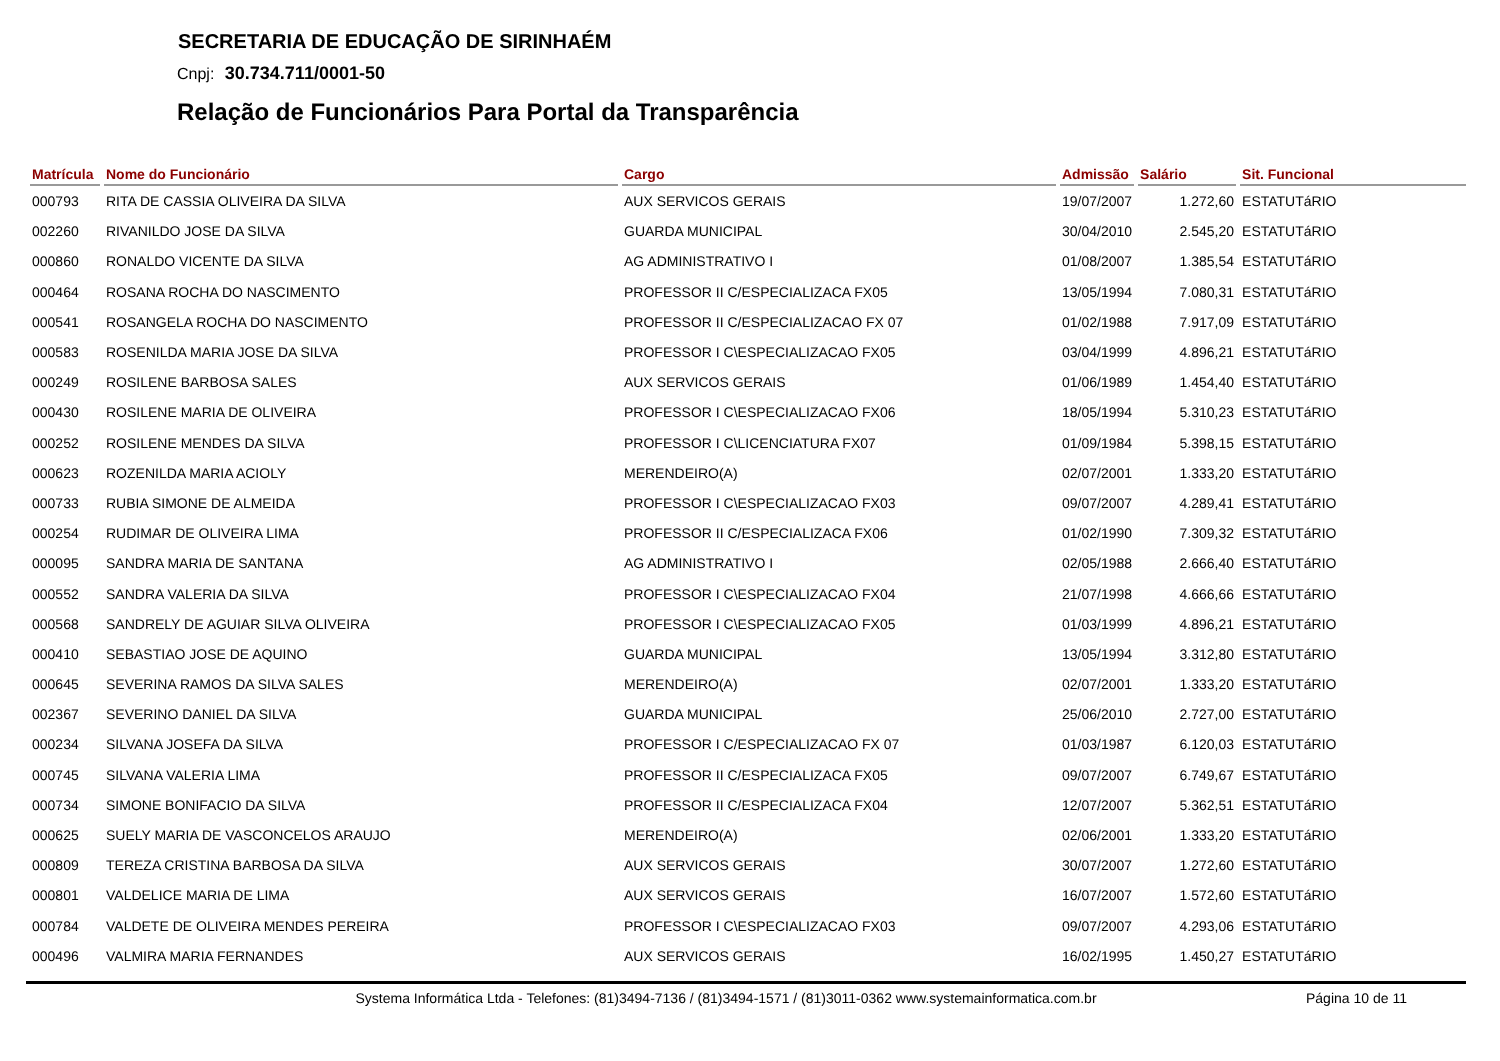SECRETARIA DE EDUCAÇÃO DE SIRINHAÉM
Cnpj: 30.734.711/0001-50
Relação de Funcionários Para Portal da Transparência
| Matrícula | Nome do Funcionário | Cargo | Admissão | Salário | Sit. Funcional |
| --- | --- | --- | --- | --- | --- |
| 000793 | RITA DE CASSIA OLIVEIRA DA SILVA | AUX SERVICOS GERAIS | 19/07/2007 | 1.272,60 | ESTATUTáRIO |
| 002260 | RIVANILDO JOSE DA SILVA | GUARDA MUNICIPAL | 30/04/2010 | 2.545,20 | ESTATUTáRIO |
| 000860 | RONALDO VICENTE DA SILVA | AG ADMINISTRATIVO I | 01/08/2007 | 1.385,54 | ESTATUTáRIO |
| 000464 | ROSANA ROCHA DO NASCIMENTO | PROFESSOR II C/ESPECIALIZACA FX05 | 13/05/1994 | 7.080,31 | ESTATUTáRIO |
| 000541 | ROSANGELA ROCHA DO NASCIMENTO | PROFESSOR II C/ESPECIALIZACAO FX 07 | 01/02/1988 | 7.917,09 | ESTATUTáRIO |
| 000583 | ROSENILDA MARIA JOSE DA SILVA | PROFESSOR I C\ESPECIALIZACAO FX05 | 03/04/1999 | 4.896,21 | ESTATUTáRIO |
| 000249 | ROSILENE BARBOSA SALES | AUX SERVICOS GERAIS | 01/06/1989 | 1.454,40 | ESTATUTáRIO |
| 000430 | ROSILENE MARIA DE OLIVEIRA | PROFESSOR I C\ESPECIALIZACAO FX06 | 18/05/1994 | 5.310,23 | ESTATUTáRIO |
| 000252 | ROSILENE MENDES DA SILVA | PROFESSOR I C\LICENCIATURA FX07 | 01/09/1984 | 5.398,15 | ESTATUTáRIO |
| 000623 | ROZENILDA MARIA ACIOLY | MERENDEIRO(A) | 02/07/2001 | 1.333,20 | ESTATUTáRIO |
| 000733 | RUBIA SIMONE DE ALMEIDA | PROFESSOR I C\ESPECIALIZACAO FX03 | 09/07/2007 | 4.289,41 | ESTATUTáRIO |
| 000254 | RUDIMAR DE OLIVEIRA LIMA | PROFESSOR II C/ESPECIALIZACA FX06 | 01/02/1990 | 7.309,32 | ESTATUTáRIO |
| 000095 | SANDRA MARIA DE SANTANA | AG ADMINISTRATIVO I | 02/05/1988 | 2.666,40 | ESTATUTáRIO |
| 000552 | SANDRA VALERIA DA SILVA | PROFESSOR I C\ESPECIALIZACAO FX04 | 21/07/1998 | 4.666,66 | ESTATUTáRIO |
| 000568 | SANDRELY DE AGUIAR SILVA OLIVEIRA | PROFESSOR I C\ESPECIALIZACAO FX05 | 01/03/1999 | 4.896,21 | ESTATUTáRIO |
| 000410 | SEBASTIAO JOSE DE AQUINO | GUARDA MUNICIPAL | 13/05/1994 | 3.312,80 | ESTATUTáRIO |
| 000645 | SEVERINA RAMOS DA SILVA SALES | MERENDEIRO(A) | 02/07/2001 | 1.333,20 | ESTATUTáRIO |
| 002367 | SEVERINO DANIEL DA SILVA | GUARDA MUNICIPAL | 25/06/2010 | 2.727,00 | ESTATUTáRIO |
| 000234 | SILVANA JOSEFA DA SILVA | PROFESSOR I C/ESPECIALIZACAO FX 07 | 01/03/1987 | 6.120,03 | ESTATUTáRIO |
| 000745 | SILVANA VALERIA LIMA | PROFESSOR II C/ESPECIALIZACA FX05 | 09/07/2007 | 6.749,67 | ESTATUTáRIO |
| 000734 | SIMONE BONIFACIO DA SILVA | PROFESSOR II C/ESPECIALIZACA FX04 | 12/07/2007 | 5.362,51 | ESTATUTáRIO |
| 000625 | SUELY MARIA DE VASCONCELOS ARAUJO | MERENDEIRO(A) | 02/06/2001 | 1.333,20 | ESTATUTáRIO |
| 000809 | TEREZA CRISTINA BARBOSA DA SILVA | AUX SERVICOS GERAIS | 30/07/2007 | 1.272,60 | ESTATUTáRIO |
| 000801 | VALDELICE MARIA DE LIMA | AUX SERVICOS GERAIS | 16/07/2007 | 1.572,60 | ESTATUTáRIO |
| 000784 | VALDETE DE OLIVEIRA MENDES PEREIRA | PROFESSOR I C\ESPECIALIZACAO FX03 | 09/07/2007 | 4.293,06 | ESTATUTáRIO |
| 000496 | VALMIRA MARIA FERNANDES | AUX SERVICOS GERAIS | 16/02/1995 | 1.450,27 | ESTATUTáRIO |
Systema Informática Ltda - Telefones: (81)3494-7136 / (81)3494-1571 / (81)3011-0362 www.systemainformatica.com.br
Página 10 de 11